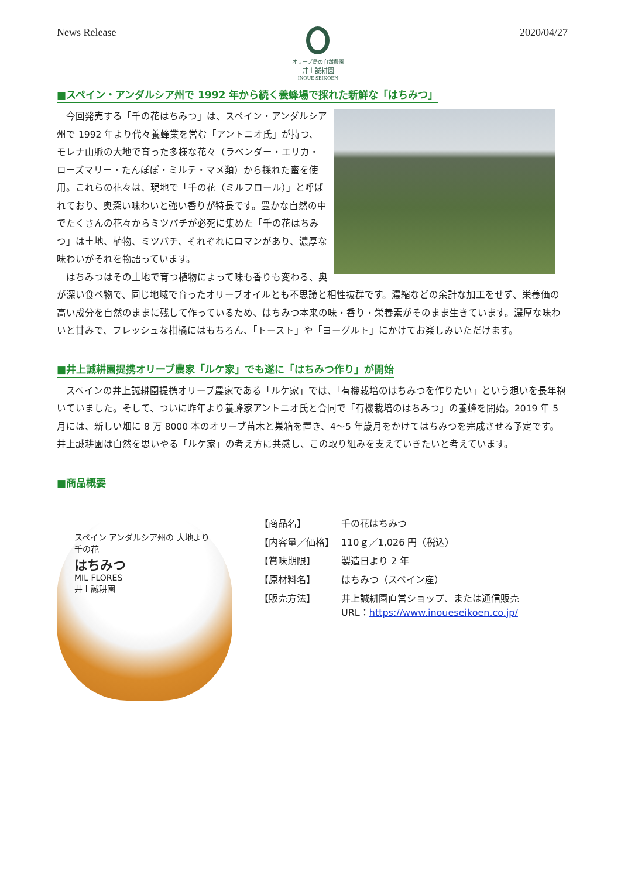News Release
オリーブ島の自然農園
井上誠耕園
INOUE SEIKOEN
2020/04/27
■スペイン・アンダルシア州で 1992 年から続く養蜂場で採れた新鮮な「はちみつ」
今回発売する「千の花はちみつ」は、スペイン・アンダルシア州で 1992 年より代々養蜂業を営む「アントニオ氏」が持つ、モレナ山脈の大地で育った多様な花々（ラベンダー・エリカ・ローズマリー・たんぽぽ・ミルテ・マメ類）から採れた蜜を使用。これらの花々は、現地で「千の花（ミルフロール）」と呼ばれており、奥深い味わいと強い香りが特長です。豊かな自然の中でたくさんの花々からミツバチが必死に集めた「千の花はちみつ」は土地、植物、ミツバチ、それぞれにロマンがあり、濃厚な味わいがそれを物語っています。
はちみつはその土地で育つ植物によって味も香りも変わる、奥が深い食べ物で、同じ地域で育ったオリーブオイルとも不思議と相性抜群です。濃縮などの余計な加工をせず、栄養価の高い成分を自然のままに残して作っているため、はちみつ本来の味・香り・栄養素がそのまま生きています。濃厚な味わいと甘みで、フレッシュな柑橘にはもちろん、「トースト」や「ヨーグルト」にかけてお楽しみいただけます。
■井上誠耕園提携オリーブ農家「ルケ家」でも遂に「はちみつ作り」が開始
スペインの井上誠耕園提携オリーブ農家である「ルケ家」では、「有機栽培のはちみつを作りたい」という想いを長年抱いていました。そして、ついに昨年より養蜂家アントニオ氏と合同で「有機栽培のはちみつ」の養蜂を開始。2019 年 5 月には、新しい畑に 8 万 8000 本のオリーブ苗木と巣箱を置き、4～5 年歳月をかけてはちみつを完成させる予定です。井上誠耕園は自然を思いやる「ルケ家」の考え方に共感し、この取り組みを支えていきたいと考えています。
■商品概要
スペイン アンダルシア州の 大地より
千の花
はちみつ
MIL FLORES
井上誠耕園
| 【商品名】 | 千の花はちみつ |
| 【内容量／価格】 | 110ｇ／1,026 円（税込） |
| 【賞味期限】 | 製造日より 2 年 |
| 【原材料名】 | はちみつ（スペイン産） |
| 【販売方法】 | 井上誠耕園直営ショップ、または通信販売 URL： https://www.inoueseikoen.co.jp/ |